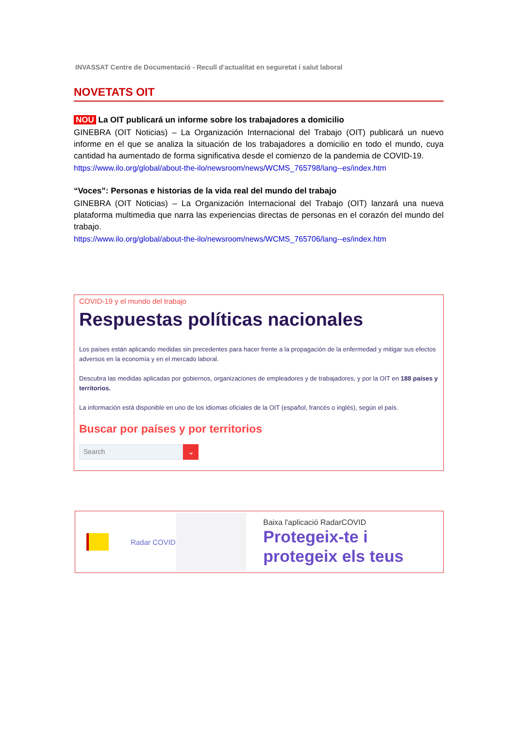INVASSAT Centre de Documentació - Recull d'actualitat en seguretat i salut laboral
NOVETATS OIT
NOU La OIT publicará un informe sobre los trabajadores a domicilio
GINEBRA (OIT Noticias) – La Organización Internacional del Trabajo (OIT) publicará un nuevo informe en el que se analiza la situación de los trabajadores a domicilio en todo el mundo, cuya cantidad ha aumentado de forma significativa desde el comienzo de la pandemia de COVID-19.
https://www.ilo.org/global/about-the-ilo/newsroom/news/WCMS_765798/lang--es/index.htm
“Voces”: Personas e historias de la vida real del mundo del trabajo
GINEBRA (OIT Noticias) – La Organización Internacional del Trabajo (OIT) lanzará una nueva plataforma multimedia que narra las experiencias directas de personas en el corazón del mundo del trabajo.
https://www.ilo.org/global/about-the-ilo/newsroom/news/WCMS_765706/lang--es/index.htm
COVID-19 y el mundo del trabajo
Respuestas políticas nacionales
Los países están aplicando medidas sin precedentes para hacer frente a la propagación de la enfermedad y mitigar sus efectos adversos en la economía y en el mercado laboral.
Descubra las medidas aplicadas por gobiernos, organizaciones de empleadores y de trabajadores, y por la OIT en 188 países y territorios.
La información está disponible en uno de los idiomas oficiales de la OIT (español, francés o inglés), según el país.
Buscar por países y por territorios
Search
⌄
Radar COVID
Baixa l'aplicació RadarCOVID
Protegeix-te i protegeix els teus